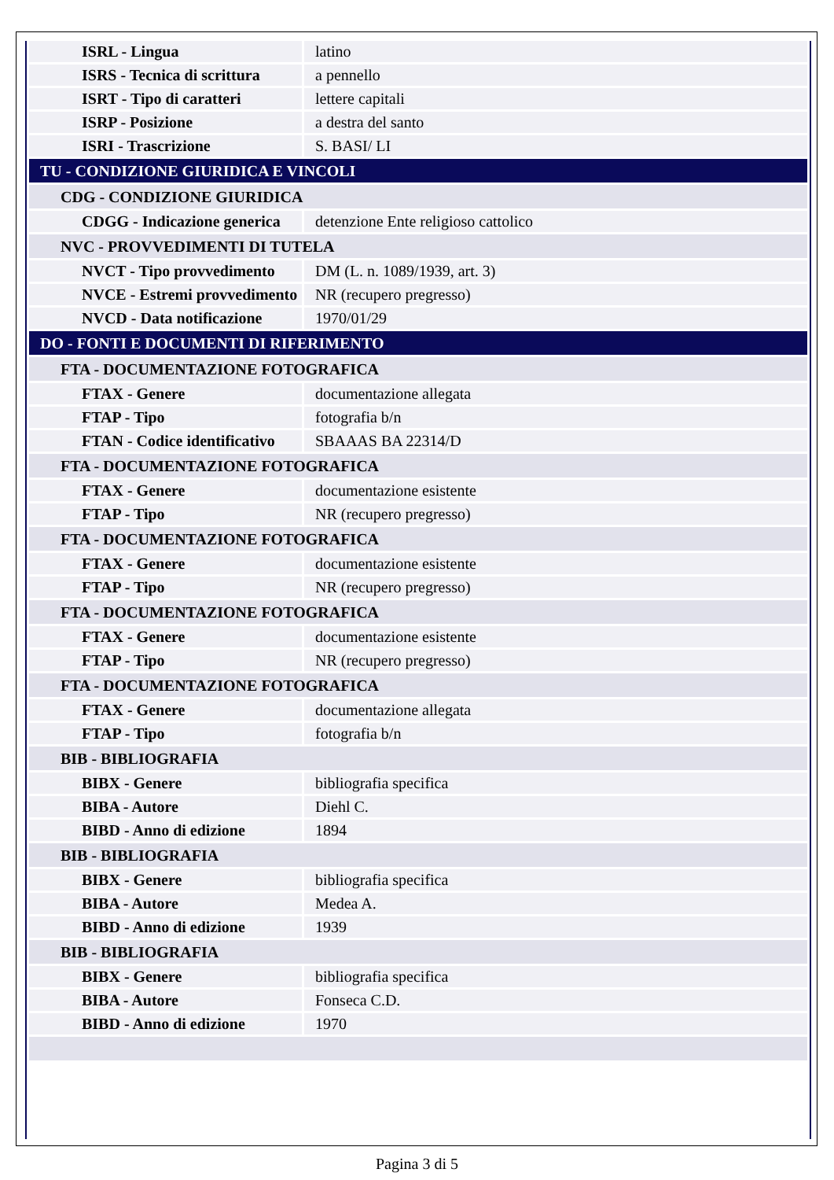| ISRL - Lingua | latino |
| ISRS - Tecnica di scrittura | a pennello |
| ISRT - Tipo di caratteri | lettere capitali |
| ISRP - Posizione | a destra del santo |
| ISRI - Trascrizione | S. BASI/ LI |
| TU - CONDIZIONE GIURIDICA E VINCOLI | |
| CDG - CONDIZIONE GIURIDICA | |
| CDGG - Indicazione generica | detenzione Ente religioso cattolico |
| NVC - PROVVEDIMENTI DI TUTELA | |
| NVCT - Tipo provvedimento | DM (L. n. 1089/1939, art. 3) |
| NVCE - Estremi provvedimento | NR (recupero pregresso) |
| NVCD - Data notificazione | 1970/01/29 |
| DO - FONTI E DOCUMENTI DI RIFERIMENTO | |
| FTA - DOCUMENTAZIONE FOTOGRAFICA | |
| FTAX - Genere | documentazione allegata |
| FTAP - Tipo | fotografia b/n |
| FTAN - Codice identificativo | SBAAAS BA 22314/D |
| FTA - DOCUMENTAZIONE FOTOGRAFICA | |
| FTAX - Genere | documentazione esistente |
| FTAP - Tipo | NR (recupero pregresso) |
| FTA - DOCUMENTAZIONE FOTOGRAFICA | |
| FTAX - Genere | documentazione esistente |
| FTAP - Tipo | NR (recupero pregresso) |
| FTA - DOCUMENTAZIONE FOTOGRAFICA | |
| FTAX - Genere | documentazione esistente |
| FTAP - Tipo | NR (recupero pregresso) |
| FTA - DOCUMENTAZIONE FOTOGRAFICA | |
| FTAX - Genere | documentazione allegata |
| FTAP - Tipo | fotografia b/n |
| BIB - BIBLIOGRAFIA | |
| BIBX - Genere | bibliografia specifica |
| BIBA - Autore | Diehl C. |
| BIBD - Anno di edizione | 1894 |
| BIB - BIBLIOGRAFIA | |
| BIBX - Genere | bibliografia specifica |
| BIBA - Autore | Medea A. |
| BIBD - Anno di edizione | 1939 |
| BIB - BIBLIOGRAFIA | |
| BIBX - Genere | bibliografia specifica |
| BIBA - Autore | Fonseca C.D. |
| BIBD - Anno di edizione | 1970 |
Pagina 3 di 5